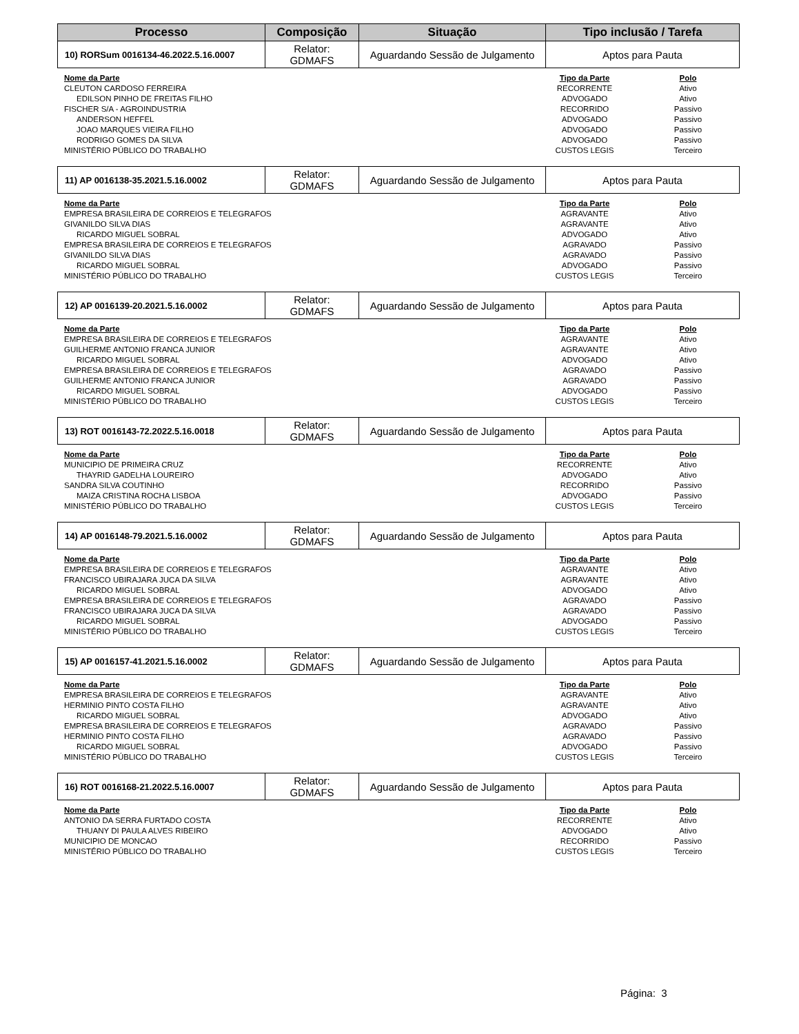| Processo | Composição | Situação | Tipo inclusão / Tarefa |
| --- | --- | --- | --- |
| 10) RORSum 0016134-46.2022.5.16.0007 | Relator: GDMAFS | Aguardando Sessão de Julgamento | Aptos para Pauta |
| Nome da Parte | Tipo da Parte | Polo |
| --- | --- | --- |
| CLEUTON CARDOSO FERREIRA | RECORRENTE | Ativo |
| EDILSON PINHO DE FREITAS FILHO | ADVOGADO | Ativo |
| FISCHER S/A - AGROINDUSTRIA | RECORRIDO | Passivo |
| ANDERSON HEFFEL | ADVOGADO | Passivo |
| JOAO MARQUES VIEIRA FILHO | ADVOGADO | Passivo |
| RODRIGO GOMES DA SILVA | ADVOGADO | Passivo |
| MINISTÉRIO PÚBLICO DO TRABALHO | CUSTOS LEGIS | Terceiro |
| 11) AP 0016138-35.2021.5.16.0002 | Relator: GDMAFS | Aguardando Sessão de Julgamento | Aptos para Pauta |
| Nome da Parte | Tipo da Parte | Polo |
| --- | --- | --- |
| EMPRESA BRASILEIRA DE CORREIOS E TELEGRAFOS | AGRAVANTE | Ativo |
| GIVANILDO SILVA DIAS | AGRAVANTE | Ativo |
| RICARDO MIGUEL SOBRAL | ADVOGADO | Ativo |
| EMPRESA BRASILEIRA DE CORREIOS E TELEGRAFOS | AGRAVADO | Passivo |
| GIVANILDO SILVA DIAS | AGRAVADO | Passivo |
| RICARDO MIGUEL SOBRAL | ADVOGADO | Passivo |
| MINISTÉRIO PÚBLICO DO TRABALHO | CUSTOS LEGIS | Terceiro |
| 12) AP 0016139-20.2021.5.16.0002 | Relator: GDMAFS | Aguardando Sessão de Julgamento | Aptos para Pauta |
| Nome da Parte | Tipo da Parte | Polo |
| --- | --- | --- |
| EMPRESA BRASILEIRA DE CORREIOS E TELEGRAFOS | AGRAVANTE | Ativo |
| GUILHERME ANTONIO FRANCA JUNIOR | AGRAVANTE | Ativo |
| RICARDO MIGUEL SOBRAL | ADVOGADO | Ativo |
| EMPRESA BRASILEIRA DE CORREIOS E TELEGRAFOS | AGRAVADO | Passivo |
| GUILHERME ANTONIO FRANCA JUNIOR | AGRAVADO | Passivo |
| RICARDO MIGUEL SOBRAL | ADVOGADO | Passivo |
| MINISTÉRIO PÚBLICO DO TRABALHO | CUSTOS LEGIS | Terceiro |
| 13) ROT 0016143-72.2022.5.16.0018 | Relator: GDMAFS | Aguardando Sessão de Julgamento | Aptos para Pauta |
| Nome da Parte | Tipo da Parte | Polo |
| --- | --- | --- |
| MUNICIPIO DE PRIMEIRA CRUZ | RECORRENTE | Ativo |
| THAYRID GADELHA LOUREIRO | ADVOGADO | Ativo |
| SANDRA SILVA COUTINHO | RECORRIDO | Passivo |
| MAIZA CRISTINA ROCHA LISBOA | ADVOGADO | Passivo |
| MINISTÉRIO PÚBLICO DO TRABALHO | CUSTOS LEGIS | Terceiro |
| 14) AP 0016148-79.2021.5.16.0002 | Relator: GDMAFS | Aguardando Sessão de Julgamento | Aptos para Pauta |
| Nome da Parte | Tipo da Parte | Polo |
| --- | --- | --- |
| EMPRESA BRASILEIRA DE CORREIOS E TELEGRAFOS | AGRAVANTE | Ativo |
| FRANCISCO UBIRAJARA JUCA DA SILVA | AGRAVANTE | Ativo |
| RICARDO MIGUEL SOBRAL | ADVOGADO | Ativo |
| EMPRESA BRASILEIRA DE CORREIOS E TELEGRAFOS | AGRAVADO | Passivo |
| FRANCISCO UBIRAJARA JUCA DA SILVA | AGRAVADO | Passivo |
| RICARDO MIGUEL SOBRAL | ADVOGADO | Passivo |
| MINISTÉRIO PÚBLICO DO TRABALHO | CUSTOS LEGIS | Terceiro |
| 15) AP 0016157-41.2021.5.16.0002 | Relator: GDMAFS | Aguardando Sessão de Julgamento | Aptos para Pauta |
| Nome da Parte | Tipo da Parte | Polo |
| --- | --- | --- |
| EMPRESA BRASILEIRA DE CORREIOS E TELEGRAFOS | AGRAVANTE | Ativo |
| HERMINIO PINTO COSTA FILHO | AGRAVANTE | Ativo |
| RICARDO MIGUEL SOBRAL | ADVOGADO | Ativo |
| EMPRESA BRASILEIRA DE CORREIOS E TELEGRAFOS | AGRAVADO | Passivo |
| HERMINIO PINTO COSTA FILHO | AGRAVADO | Passivo |
| RICARDO MIGUEL SOBRAL | ADVOGADO | Passivo |
| MINISTÉRIO PÚBLICO DO TRABALHO | CUSTOS LEGIS | Terceiro |
| 16) ROT 0016168-21.2022.5.16.0007 | Relator: GDMAFS | Aguardando Sessão de Julgamento | Aptos para Pauta |
| Nome da Parte | Tipo da Parte | Polo |
| --- | --- | --- |
| ANTONIO DA SERRA FURTADO COSTA | RECORRENTE | Ativo |
| THUANY DI PAULA ALVES RIBEIRO | ADVOGADO | Ativo |
| MUNICIPIO DE MONCAO | RECORRIDO | Passivo |
| MINISTÉRIO PÚBLICO DO TRABALHO | CUSTOS LEGIS | Terceiro |
Página: 3